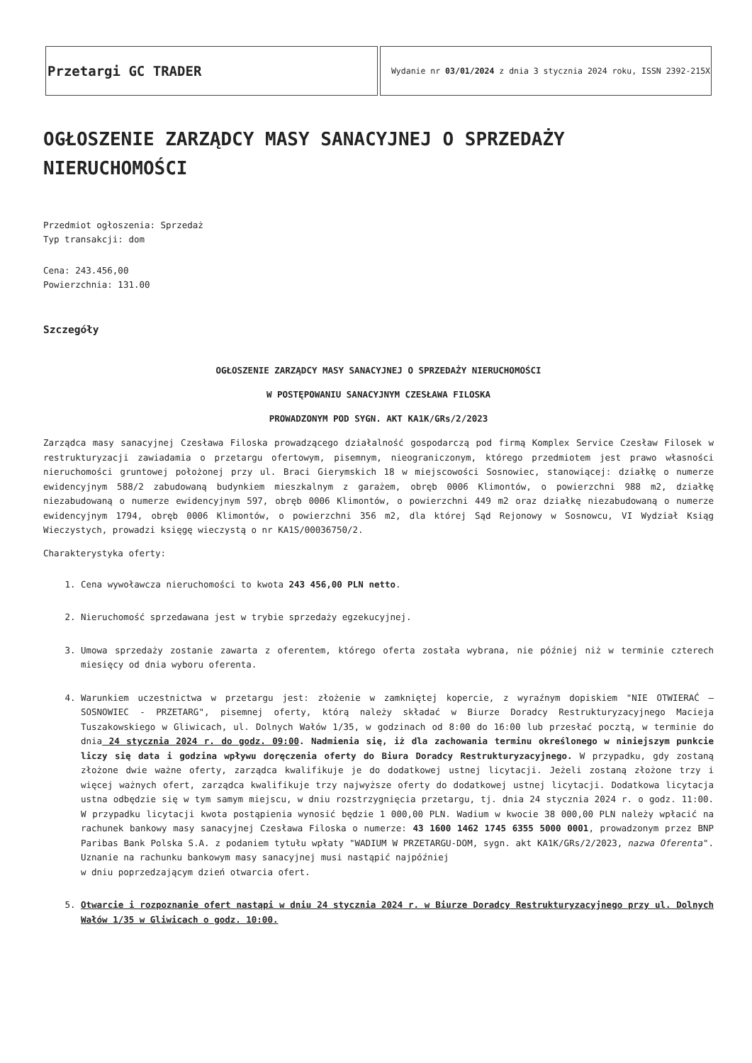| Przetargi GC TRADER | Wydanie nr 03/01/2024 z dnia 3 stycznia 2024 roku, ISSN 2392-215X |
OGŁOSZENIE ZARZĄDCY MASY SANACYJNEJ O SPRZEDAŻY NIERUCHOMOŚCI
Przedmiot ogłoszenia: Sprzedaż
Typ transakcji: dom
Cena: 243.456,00
Powierzchnia: 131.00
Szczegóły
OGŁOSZENIE ZARZĄDCY MASY SANACYJNEJ O SPRZEDAŻY NIERUCHOMOŚCI
W POSTĘPOWANIU SANACYJNYM CZESŁAWA FILOSKA
PROWADZONYM POD SYGN. AKT KA1K/GRs/2/2023
Zarządca masy sanacyjnej Czesława Filoska prowadzącego działalność gospodarczą pod firmą Komplex Service Czesław Filosek w restrukturyzacji zawiadamia o przetargu ofertowym, pisemnym, nieograniczonym, którego przedmiotem jest prawo własności nieruchomości gruntowej położonej przy ul. Braci Gierymskich 18 w miejscowości Sosnowiec, stanowiącej: działkę o numerze ewidencyjnym 588/2 zabudowaną budynkiem mieszkalnym z garażem, obręb 0006 Klimontów, o powierzchni 988 m2, działkę niezabudowaną o numerze ewidencyjnym 597, obręb 0006 Klimontów, o powierzchni 449 m2 oraz działkę niezabudowaną o numerze ewidencyjnym 1794, obręb 0006 Klimontów, o powierzchni 356 m2, dla której Sąd Rejonowy w Sosnowcu, VI Wydział Ksiąg Wieczystych, prowadzi księgę wieczystą o nr KA1S/00036750/2.
Charakterystyka oferty:
1. Cena wywoławcza nieruchomości to kwota 243 456,00 PLN netto.
2. Nieruchomość sprzedawana jest w trybie sprzedaży egzekucyjnej.
3. Umowa sprzedaży zostanie zawarta z oferentem, którego oferta została wybrana, nie później niż w terminie czterech miesięcy od dnia wyboru oferenta.
4. Warunkiem uczestnictwa w przetargu jest: złożenie w zamkniętej kopercie, z wyraźnym dopiskiem "NIE OTWIERAĆ – SOSNOWIEC - PRZETARG", pisemnej oferty, którą należy składać w Biurze Doradcy Restrukturyzacyjnego Macieja Tuszakowskiego w Gliwicach, ul. Dolnych Wałów 1/35, w godzinach od 8:00 do 16:00 lub przesłać pocztą, w terminie do dnia 24 stycznia 2024 r. do godz. 09:00. Nadmienia się, iż dla zachowania terminu określonego w niniejszym punkcie liczy się data i godzina wpływu doręczenia oferty do Biura Doradcy Restrukturyzacyjnego. W przypadku, gdy zostaną złożone dwie ważne oferty, zarządca kwalifikuje je do dodatkowej ustnej licytacji. Jeżeli zostaną złożone trzy i więcej ważnych ofert, zarządca kwalifikuje trzy najwyższe oferty do dodatkowej ustnej licytacji. Dodatkowa licytacja ustna odbędzie się w tym samym miejscu, w dniu rozstrzygnięcia przetargu, tj. dnia 24 stycznia 2024 r. o godz. 11:00. W przypadku licytacji kwota postąpienia wynosić będzie 1 000,00 PLN. Wadium w kwocie 38 000,00 PLN należy wpłacić na rachunek bankowy masy sanacyjnej Czesława Filoska o numerze: 43 1600 1462 1745 6355 5000 0001, prowadzonym przez BNP Paribas Bank Polska S.A. z podaniem tytułu wpłaty "WADIUM W PRZETARGU-DOM, sygn. akt KA1K/GRs/2/2023, nazwa Oferenta". Uznanie na rachunku bankowym masy sanacyjnej musi nastąpić najpóźniej
w dniu poprzedzającym dzień otwarcia ofert.
5. Otwarcie i rozpoznanie ofert nastąpi w dniu 24 stycznia 2024 r. w Biurze Doradcy Restrukturyzacyjnego przy ul. Dolnych Wałów 1/35 w Gliwicach o godz. 10:00.